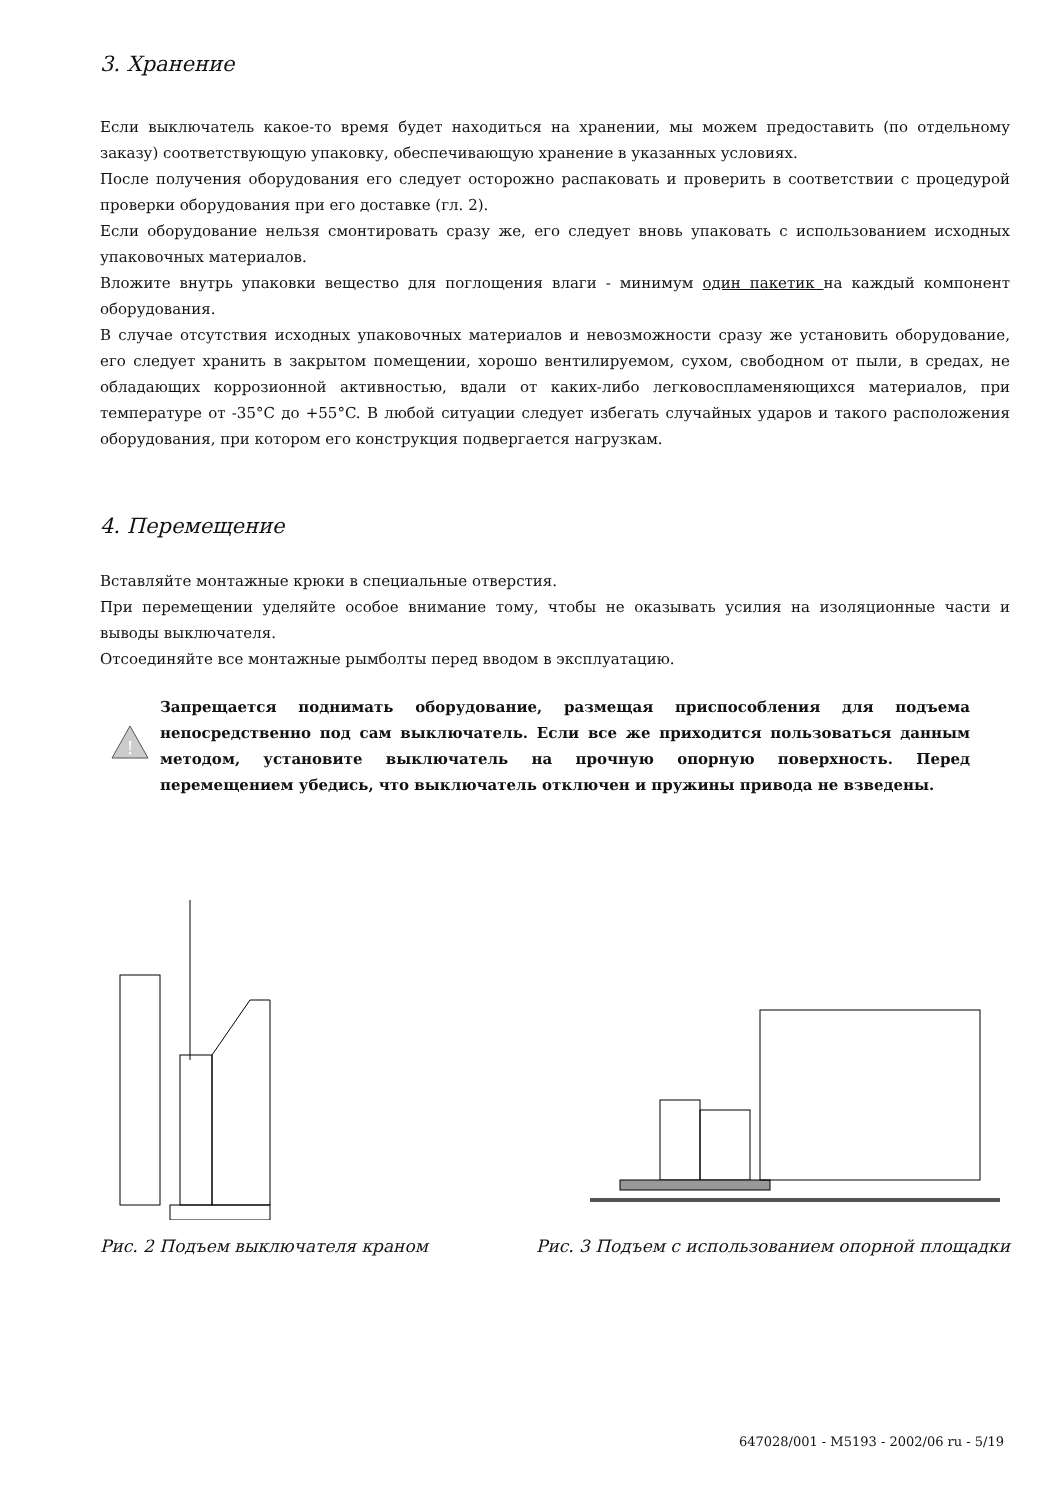3. Хранение
Если выключатель какое-то время будет находиться на хранении, мы можем предоставить (по отдельному заказу) соответствующую упаковку, обеспечивающую хранение в указанных условиях.
После получения оборудования его следует осторожно распаковать и проверить в соответствии с процедурой проверки оборудования при его доставке (гл. 2).
Если оборудование нельзя смонтировать сразу же, его следует вновь упаковать с использованием исходных упаковочных материалов.
Вложите внутрь упаковки вещество для поглощения влаги - минимум один пакетик на каждый компонент оборудования.
В случае отсутствия исходных упаковочных материалов и невозможности сразу же установить оборудование, его следует хранить в закрытом помещении, хорошо вентилируемом, сухом, свободном от пыли, в средах, не обладающих коррозионной активностью, вдали от каких-либо легковоспламеняющихся материалов, при температуре от -35°C до +55°C. В любой ситуации следует избегать случайных ударов и такого расположения оборудования, при котором его конструкция подвергается нагрузкам.
4. Перемещение
Вставляйте монтажные крюки в специальные отверстия.
При перемещении уделяйте особое внимание тому, чтобы не оказывать усилия на изоляционные части и выводы выключателя.
Отсоединяйте все монтажные рымболты перед вводом в эксплуатацию.
!
Запрещается поднимать оборудование, размещая приспособления для подъема непосредственно под сам выключатель. Если все же приходится пользоваться данным методом, установите выключатель на прочную опорную поверхность. Перед перемещением убедись, что выключатель отключен и пружины привода не взведены.
Рис. 2 Подъем выключателя краном Рис. 3 Подъем с использованием опорной площадки
647028/001 - M5193 - 2002/06 ru - 5/19